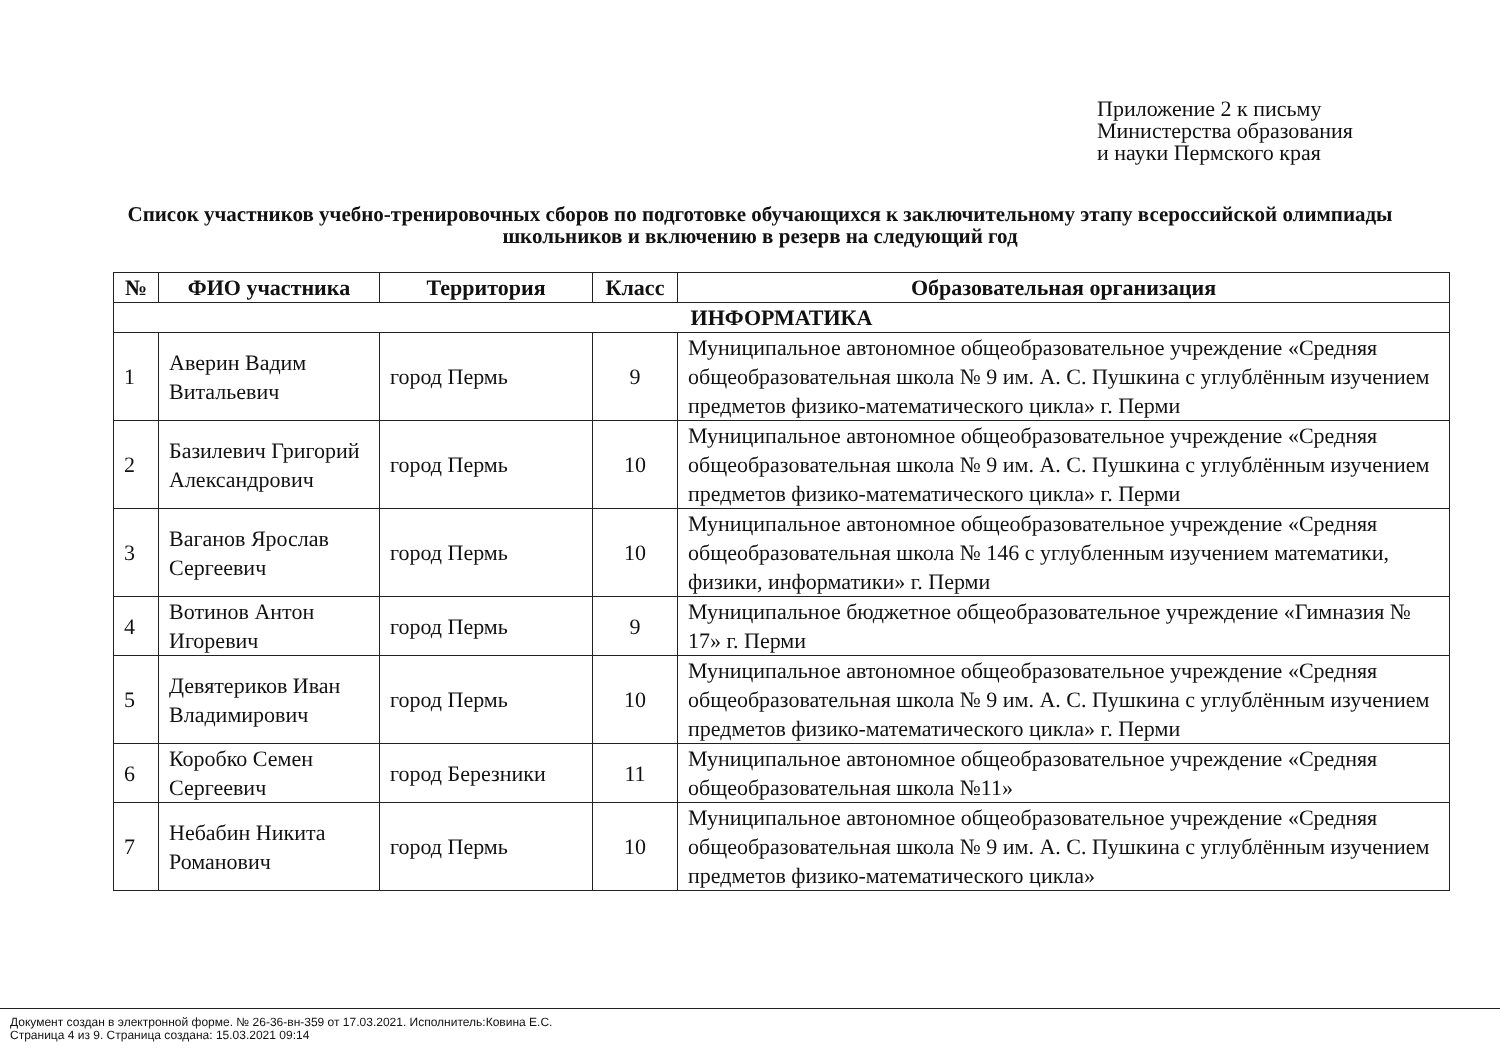Приложение 2 к письму
Министерства образования
и науки Пермского края
Список участников учебно-тренировочных сборов по подготовке обучающихся к заключительному этапу всероссийской олимпиады школьников и включению в резерв на следующий год
| № | ФИО участника | Территория | Класс | Образовательная организация |
| --- | --- | --- | --- | --- |
| ИНФОРМАТИКА | | | | |
| 1 | Аверин Вадим Витальевич | город Пермь | 9 | Муниципальное автономное общеобразовательное учреждение «Средняя общеобразовательная школа № 9 им. А. С. Пушкина с углублённым изучением предметов физико-математического цикла» г. Перми |
| 2 | Базилевич Григорий Александрович | город Пермь | 10 | Муниципальное автономное общеобразовательное учреждение «Средняя общеобразовательная школа № 9 им. А. С. Пушкина с углублённым изучением предметов физико-математического цикла» г. Перми |
| 3 | Ваганов Ярослав Сергеевич | город Пермь | 10 | Муниципальное автономное общеобразовательное учреждение «Средняя общеобразовательная школа № 146 с углубленным изучением математики, физики, информатики» г. Перми |
| 4 | Вотинов Антон Игоревич | город Пермь | 9 | Муниципальное бюджетное общеобразовательное учреждение «Гимназия № 17» г. Перми |
| 5 | Девятериков Иван Владимирович | город Пермь | 10 | Муниципальное автономное общеобразовательное учреждение «Средняя общеобразовательная школа № 9 им. А. С. Пушкина с углублённым изучением предметов физико-математического цикла» г. Перми |
| 6 | Коробко Семен Сергеевич | город Березники | 11 | Муниципальное автономное общеобразовательное учреждение «Средняя общеобразовательная школа №11» |
| 7 | Небабин Никита Романович | город Пермь | 10 | Муниципальное автономное общеобразовательное учреждение «Средняя общеобразовательная школа № 9 им. А. С. Пушкина с углублённым изучением предметов физико-математического цикла» |
Документ создан в электронной форме. № 26-36-вн-359 от 17.03.2021. Исполнитель:Ковина Е.С.
Страница 4 из 9. Страница создана: 15.03.2021 09:14